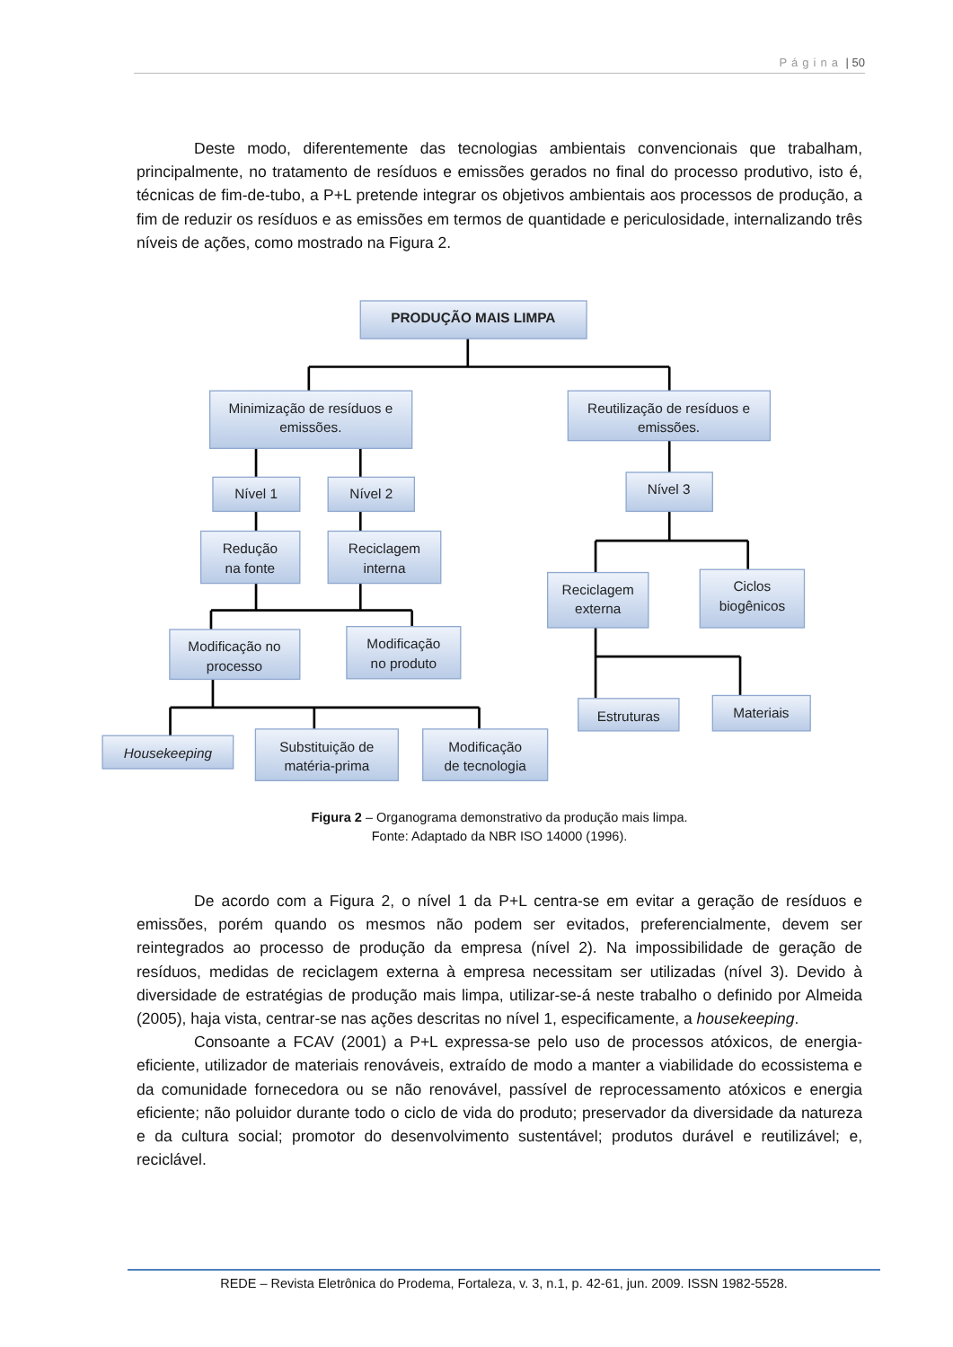Página | 50
Deste modo, diferentemente das tecnologias ambientais convencionais que trabalham, principalmente, no tratamento de resíduos e emissões gerados no final do processo produtivo, isto é, técnicas de fim-de-tubo, a P+L pretende integrar os objetivos ambientais aos processos de produção, a fim de reduzir os resíduos e as emissões em termos de quantidade e periculosidade, internalizando três níveis de ações, como mostrado na Figura 2.
PRODUÇÃO MAIS LIMPA
Minimização de resíduos e
emissões.
Reutilização de resíduos e
emissões.
Nível 1
Nível 2
Nível 3
Redução
na fonte
Reciclagem
interna
Reciclagem
externa
Ciclos
biogênicos
Modificação no
processo
Modificação
no produto
Estruturas
Materiais
Housekeeping
Substituição de
matéria-prima
Modificação
de tecnologia
Figura 2 – Organograma demonstrativo da produção mais limpa.
Fonte: Adaptado da NBR ISO 14000 (1996).
De acordo com a Figura 2, o nível 1 da P+L centra-se em evitar a geração de resíduos e emissões, porém quando os mesmos não podem ser evitados, preferencialmente, devem ser reintegrados ao processo de produção da empresa (nível 2). Na impossibilidade de geração de resíduos, medidas de reciclagem externa à empresa necessitam ser utilizadas (nível 3). Devido à diversidade de estratégias de produção mais limpa, utilizar-se-á neste trabalho o definido por Almeida (2005), haja vista, centrar-se nas ações descritas no nível 1, especificamente, a housekeeping.
Consoante a FCAV (2001) a P+L expressa-se pelo uso de processos atóxicos, de energia-eficiente, utilizador de materiais renováveis, extraído de modo a manter a viabilidade do ecossistema e da comunidade fornecedora ou se não renovável, passível de reprocessamento atóxicos e energia eficiente; não poluidor durante todo o ciclo de vida do produto; preservador da diversidade da natureza e da cultura social; promotor do desenvolvimento sustentável; produtos durável e reutilizável; e, reciclável.
REDE – Revista Eletrônica do Prodema, Fortaleza, v. 3, n.1, p. 42-61, jun. 2009. ISSN 1982-5528.